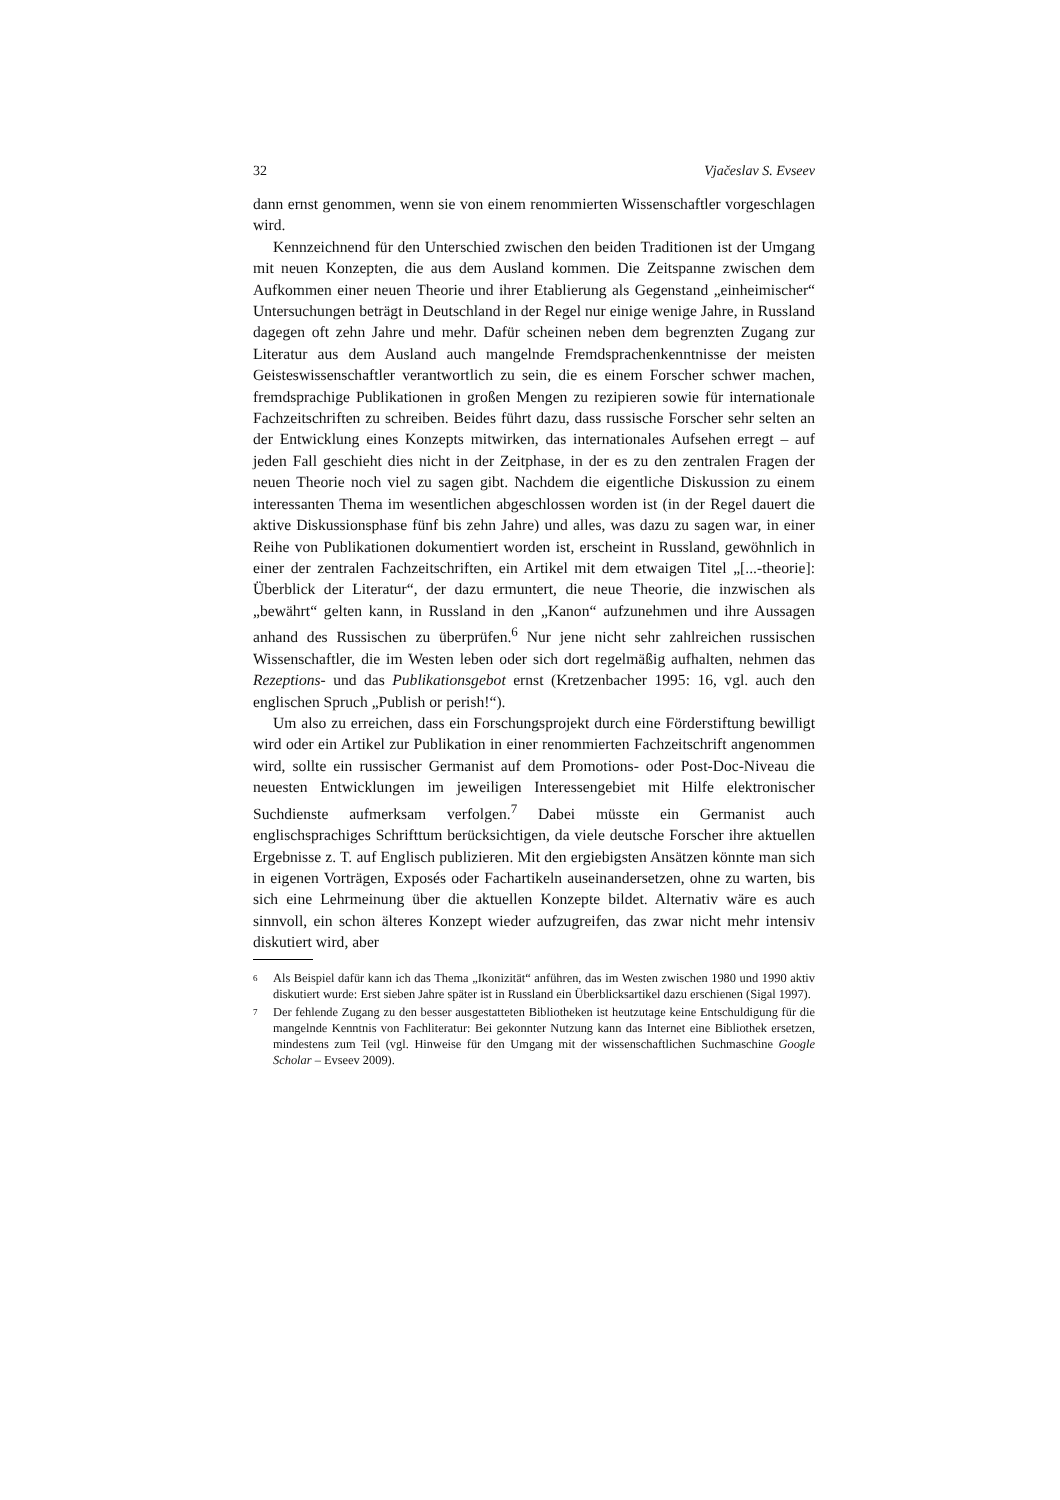32 Vjačeslav S. Evseev
dann ernst genommen, wenn sie von einem renommierten Wissenschaftler vorgeschlagen wird.
Kennzeichnend für den Unterschied zwischen den beiden Traditionen ist der Umgang mit neuen Konzepten, die aus dem Ausland kommen. Die Zeitspanne zwischen dem Aufkommen einer neuen Theorie und ihrer Etablierung als Gegenstand „einheimischer“ Untersuchungen beträgt in Deutschland in der Regel nur einige wenige Jahre, in Russland dagegen oft zehn Jahre und mehr. Dafür scheinen neben dem begrenzten Zugang zur Literatur aus dem Ausland auch mangelnde Fremdsprachenkenntnisse der meisten Geisteswissenschaftler verantwortlich zu sein, die es einem Forscher schwer machen, fremdsprachige Publikationen in großen Mengen zu rezipieren sowie für internationale Fachzeitschriften zu schreiben. Beides führt dazu, dass russische Forscher sehr selten an der Entwicklung eines Konzepts mitwirken, das internationales Aufsehen erregt – auf jeden Fall geschieht dies nicht in der Zeitphase, in der es zu den zentralen Fragen der neuen Theorie noch viel zu sagen gibt. Nachdem die eigentliche Diskussion zu einem interessanten Thema im wesentlichen abgeschlossen worden ist (in der Regel dauert die aktive Diskussionsphase fünf bis zehn Jahre) und alles, was dazu zu sagen war, in einer Reihe von Publikationen dokumentiert worden ist, erscheint in Russland, gewöhnlich in einer der zentralen Fachzeitschriften, ein Artikel mit dem etwaigen Titel „[...-theorie]: Überblick der Literatur“, der dazu ermuntert, die neue Theorie, die inzwischen als „bewährt“ gelten kann, in Russland in den „Kanon“ aufzunehmen und ihre Aussagen anhand des Russischen zu überprüfen.<sup>6</sup> Nur jene nicht sehr zahlreichen russischen Wissenschaftler, die im Westen leben oder sich dort regelmäßig aufhalten, nehmen das Rezeptions- und das Publikationsgebot ernst (Kretzenbacher 1995: 16, vgl. auch den englischen Spruch „Publish or perish!“).
Um also zu erreichen, dass ein Forschungsprojekt durch eine Förderstiftung bewilligt wird oder ein Artikel zur Publikation in einer renommierten Fachzeitschrift angenommen wird, sollte ein russischer Germanist auf dem Promotions- oder Post-Doc-Niveau die neuesten Entwicklungen im jeweiligen Interessengebiet mit Hilfe elektronischer Suchdienste aufmerksam verfolgen.<sup>7</sup> Dabei müsste ein Germanist auch englischsprachiges Schrifttum berücksichtigen, da viele deutsche Forscher ihre aktuellen Ergebnisse z. T. auf Englisch publizieren. Mit den ergiebigsten Ansätzen könnte man sich in eigenen Vorträgen, Exposés oder Fachartikeln auseinandersetzen, ohne zu warten, bis sich eine Lehrmeinung über die aktuellen Konzepte bildet. Alternativ wäre es auch sinnvoll, ein schon älteres Konzept wieder aufzugreifen, das zwar nicht mehr intensiv diskutiert wird, aber
<sup>6</sup> Als Beispiel dafür kann ich das Thema „Ikonizität“ anführen, das im Westen zwischen 1980 und 1990 aktiv diskutiert wurde: Erst sieben Jahre später ist in Russland ein Überblicksartikel dazu erschienen (Sigal 1997).
<sup>7</sup> Der fehlende Zugang zu den besser ausgestatteten Bibliotheken ist heutzutage keine Entschuldigung für die mangelnde Kenntnis von Fachliteratur: Bei gekonnter Nutzung kann das Internet eine Bibliothek ersetzen, mindestens zum Teil (vgl. Hinweise für den Umgang mit der wissenschaftlichen Suchmaschine Google Scholar – Evseev 2009).